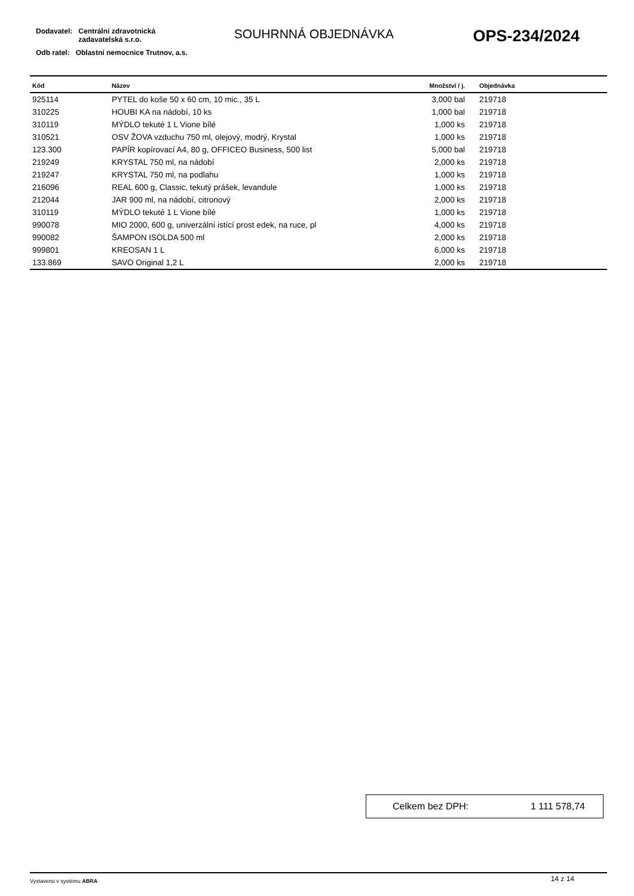Dodavatel: Centrální zdravotnická
zadavatelská s.r.o.
Odb ratel: Oblastní nemocnice Trutnov, a.s.
SOUHRNNÁ OBJEDNÁVKA
OPS-234/2024
| Kód | Název | Množství / j. | Objednávka |
| --- | --- | --- | --- |
| 925114 | PYTEL do koše 50 x 60 cm, 10 mic., 35 L | 3,000 bal | 219718 |
| 310225 | HOUBI KA na nádobí, 10 ks | 1,000 bal | 219718 |
| 310119 | MÝDLO tekuté 1 L Vione bílé | 1,000 ks | 219718 |
| 310521 | OSV ŽOVA vzduchu 750 ml, olejový, modrý, Krystal | 1,000 ks | 219718 |
| 123.300 | PAPÍR kopírovací A4, 80 g, OFFICEO Business, 500 list | 5,000 bal | 219718 |
| 219249 | KRYSTAL 750 ml, na nádobí | 2,000 ks | 219718 |
| 219247 | KRYSTAL 750 ml, na podlahu | 1,000 ks | 219718 |
| 216096 | REAL 600 g, Classic, tekutý prášek, levandule | 1,000 ks | 219718 |
| 212044 | JAR 900 ml, na nádobí, citronový | 2,000 ks | 219718 |
| 310119 | MÝDLO tekuté 1 L Vione bílé | 1,000 ks | 219718 |
| 990078 | MIO 2000, 600 g, univerzální istící prost edek, na ruce, pl | 4,000 ks | 219718 |
| 990082 | ŠAMPON ISOLDA 500 ml | 2,000 ks | 219718 |
| 999801 | KREOSAN 1 L | 6,000 ks | 219718 |
| 133.869 | SAVO Original 1,2 L | 2,000 ks | 219718 |
Celkem bez DPH: 1 111 578,74
Vystaveno v systému ABRA 14 z 14